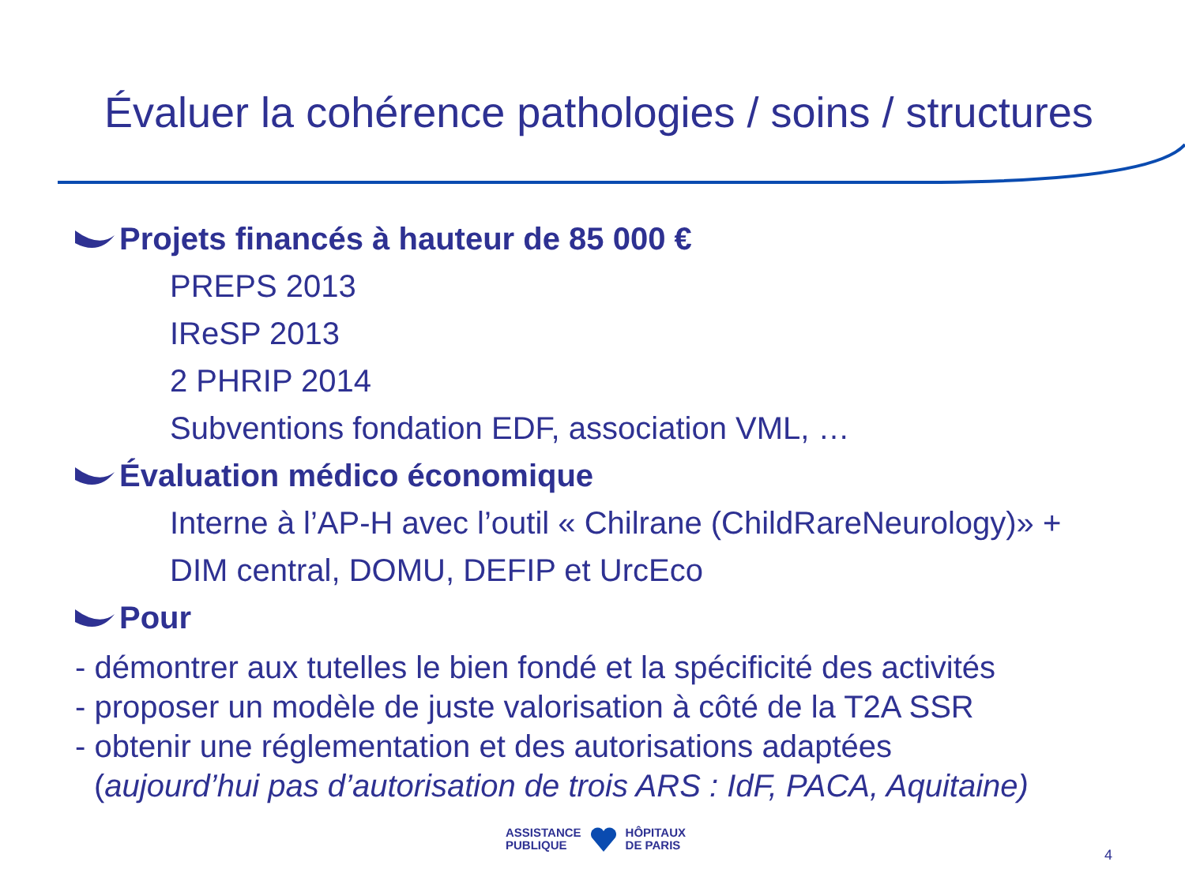Évaluer la cohérence pathologies / soins / structures
Projets financés à hauteur de 85 000 €
PREPS 2013
IReSP 2013
2 PHRIP 2014
Subventions fondation EDF, association VML, …
Évaluation médico économique
Interne à l’AP-H avec l’outil « Chilrane (ChildRareNeurology)» +
DIM central, DOMU, DEFIP et UrcEco
Pour
- démontrer aux tutelles le bien fondé et la spécificité des activités
- proposer un modèle de juste valorisation à côté de la T2A SSR
- obtenir une réglementation et des autorisations adaptées
(aujourd’hui pas d’autorisation de trois ARS : IdF, PACA, Aquitaine)
ASSISTANCE
PUBLIQUE
HÔPITAUX
DE PARIS
4